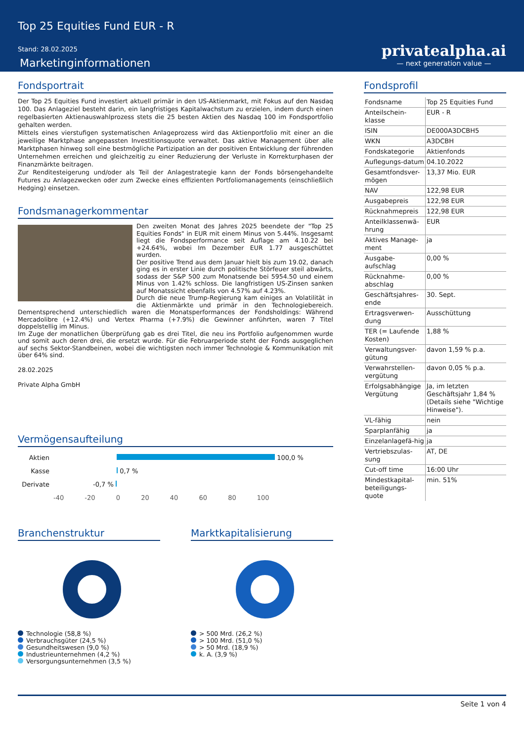Top 25 Equities Fund EUR - R
Stand: 28.02.2025
Marketinginformationen
privatealpha.ai
— next generation value —
Fondsportrait
Der Top 25 Equities Fund investiert aktuell primär in den US-Aktienmarkt, mit Fokus auf den Nasdaq 100. Das Anlageziel besteht darin, ein langfristiges Kapitalwachstum zu erzielen, indem durch einen regelbasierten Aktienauswahlprozess stets die 25 besten Aktien des Nasdaq 100 im Fondsportfolio gehalten werden.
Mittels eines vierstufigen systematischen Anlageprozess wird das Aktienportfolio mit einer an die jeweilige Marktphase angepassten Investitionsquote verwaltet. Das aktive Management über alle Marktphasen hinweg soll eine bestmögliche Partizipation an der positiven Entwicklung der führenden Unternehmen erreichen und gleichzeitig zu einer Reduzierung der Verluste in Korrekturphasen der Finanzmärkte beitragen.
Zur Renditesteigerung und/oder als Teil der Anlagestrategie kann der Fonds börsengehandelte Futures zu Anlagezwecken oder zum Zwecke eines effizienten Portfoliomanagements (einschließlich Hedging) einsetzen.
Fondsmanagerkommentar
Den zweiten Monat des Jahres 2025 beendete der "Top 25 Equities Fonds" in EUR mit einem Minus von 5.44%. Insgesamt liegt die Fondsperformance seit Auflage am 4.10.22 bei +24.64%, wobei Im Dezember EUR 1.77 ausgeschüttet wurden.
Der positive Trend aus dem Januar hielt bis zum 19.02, danach ging es in erster Linie durch politische Störfeuer steil abwärts, sodass der S&P 500 zum Monatsende bei 5954.50 und einem Minus von 1.42% schloss. Die langfristigen US-Zinsen sanken auf Monatssicht ebenfalls von 4.57% auf 4.23%.
Durch die neue Trump-Regierung kam einiges an Volatilität in die Aktienmärkte und primär in den Technologiebereich. Dementsprechend unterschiedlich waren die Monatsperformances der Fondsholdings: Während Mercadolibre (+12.4%) und Vertex Pharma (+7.9%) die Gewinner anführten, waren 7 Titel doppelstellig im Minus.
Im Zuge der monatlichen Überprüfung gab es drei Titel, die neu ins Portfolio aufgenommen wurde und somit auch deren drei, die ersetzt wurde. Für die Februarperiode steht der Fonds ausgeglichen auf sechs Sektor-Standbeinen, wobei die wichtigsten noch immer Technologie & Kommunikation mit über 64% sind.
28.02.2025
Private Alpha GmbH
Vermögensaufteilung
| Aktien | 100,0 % |
| Kasse | 0,7 % |
| Derivate | -0,7 % |
| | -40 -20 0 20 40 60 80 100 |
Branchenstruktur
Technologie (58,8 %)
Verbrauchsgüter (24,5 %)
Gesundheitswesen (9,0 %)
Industrieunternehmen (4,2 %)
Versorgungsunternehmen (3,5 %)
Marktkapitalisierung
> 500 Mrd. (26,2 %)
> 100 Mrd. (51,0 %)
> 50 Mrd. (18,9 %)
k. A. (3,9 %)
Fondsprofil
| Fondsname | Top 25 Equities Fund |
| Anteilschein-klasse | EUR - R |
| ISIN | DE000A3DCBH5 |
| WKN | A3DCBH |
| Fondskategorie | Aktienfonds |
| Auflegungs-datum | 04.10.2022 |
| Gesamtfondsver-mögen | 13,37 Mio. EUR |
| NAV | 122,98 EUR |
| Ausgabepreis | 122,98 EUR |
| Rücknahmepreis | 122,98 EUR |
| Anteilklassenwä-hrung | EUR |
| Aktives Manage-ment | ja |
| Ausgabe-aufschlag | 0,00 % |
| Rücknahme-abschlag | 0,00 % |
| Geschäftsjahres-ende | 30. Sept. |
| Ertragsverwen-dung | Ausschüttung |
| TER (= Laufende Kosten) | 1,88 % |
| Verwaltungsver-gütung | davon 1,59 % p.a. |
| Verwahrstellen-vergütung | davon 0,05 % p.a. |
| Erfolgsabhängige Vergütung | Ja, im letzten Geschäftsjahr 1,84 % (Details siehe "Wichtige Hinweise"). |
| VL-fähig | nein |
| Sparplanfähig | ja |
| Einzelanlagefä-hig | ja |
| Vertriebszulas-sung | AT, DE |
| Cut-off time | 16:00 Uhr |
| Mindestkapital-beteiligungs-quote | min. 51% |
Seite 1 von 4